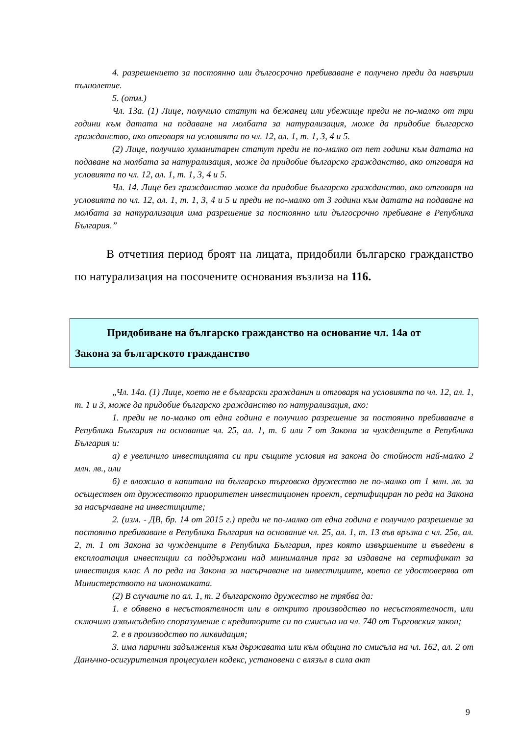4. разрешението за постоянно или дългосрочно пребиваване е получено преди да навърши пълнолетие.
5. (отм.)
Чл. 13а. (1) Лице, получило статут на бежанец или убежище преди не по-малко от три години към датата на подаване на молбата за натурализация, може да придобие българско гражданство, ако отговаря на условията по чл. 12, ал. 1, т. 1, 3, 4 и 5.
(2) Лице, получило хуманитарен статут преди не по-малко от пет години към датата на подаване на молбата за натурализация, може да придобие българско гражданство, ако отговаря на условията по чл. 12, ал. 1, т. 1, 3, 4 и 5.
Чл. 14. Лице без гражданство може да придобие българско гражданство, ако отговаря на условията по чл. 12, ал. 1, т. 1, 3, 4 и 5 и преди не по-малко от 3 години към датата на подаване на молбата за натурализация има разрешение за постоянно или дългосрочно пребиване в Република България.”
В отчетния период броят на лицата, придобили българско гражданство по натурализация на посочените основания възлиза на 116.
Придобиване на българско гражданство на основание чл. 14а от
Закона за българското гражданство
„Чл. 14а. (1) Лице, което не е български гражданин и отговаря на условията по чл. 12, ал. 1, т. 1 и 3, може да придобие българско гражданство по натурализация, ако:
1. преди не по-малко от една година е получило разрешение за постоянно пребиваване в Република България на основание чл. 25, ал. 1, т. 6 или 7 от Закона за чужденците в Република България и:
а) е увеличило инвестицията си при същите условия на закона до стойност най-малко 2 млн. лв., или
б) е вложило в капитала на българско търговско дружество не по-малко от 1 млн. лв. за осъществен от дружеството приоритетен инвестиционен проект, сертифициран по реда на Закона за насърчаване на инвестициите;
2. (изм. - ДВ, бр. 14 от 2015 г.) преди не по-малко от една година е получило разрешение за постоянно пребиваване в Република България на основание чл. 25, ал. 1, т. 13 във връзка с чл. 25в, ал. 2, т. 1 от Закона за чужденците в Република България, през която извършените и въведени в експлоатация инвестиции са поддържани над минималния праг за издаване на сертификат за инвестиция клас А по реда на Закона за насърчаване на инвестициите, което се удостоверява от Министерството на икономиката.
(2) В случаите по ал. 1, т. 2 българското дружество не трябва да:
1. е обявено в несъстоятелност или в открито производство по несъстоятелност, или сключило извънсъдебно споразумение с кредиторите си по смисъла на чл. 740 от Търговския закон;
2. е в производство по ликвидация;
3. има парични задължения към държавата или към община по смисъла на чл. 162, ал. 2 от Данъчно-осигурителния процесуален кодекс, установени с влязъл в сила акт
9